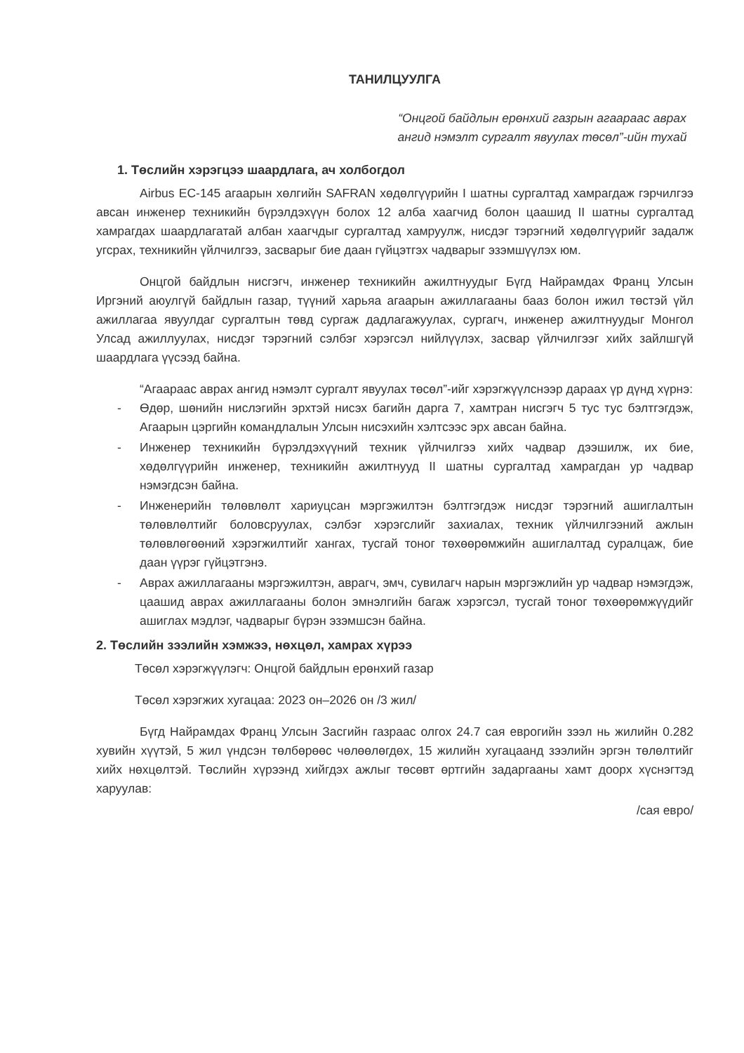ТАНИЛЦУУЛГА
“Онцгой байдлын ерөнхий газрын агаараас аврах ангид нэмэлт сургалт явуулах төсөл”-ийн тухай
1. Төслийн хэрэгцээ шаардлага, ач холбогдол
Airbus EC-145 агаарын хөлгийн SAFRAN хөдөлгүүрийн I шатны сургалтад хамрагдаж гэрчилгээ авсан инженер техникийн бүрэлдэхүүн болох 12 алба хаагчид болон цаашид II шатны сургалтад хамрагдах шаардлагатай албан хаагчдыг сургалтад хамруулж, нисдэг тэрэгний хөдөлгүүрийг задалж угсрах, техникийн үйлчилгээ, засварыг бие даан гүйцэтгэх чадварыг эзэмшүүлэх юм.
Онцгой байдлын нисгэгч, инженер техникийн ажилтнуудыг Бүгд Найрамдах Франц Улсын Иргэний аюулгүй байдлын газар, түүний харьяа агаарын ажиллагааны бааз болон ижил төстэй үйл ажиллагаа явуулдаг сургалтын төвд сургаж дадлагажуулах, сургагч, инженер ажилтнуудыг Монгол Улсад ажиллуулах, нисдэг тэрэгний сэлбэг хэрэгсэл нийлүүлэх, засвар үйлчилгээг хийх зайлшгүй шаардлага үүсээд байна.
“Агаараас аврах ангид нэмэлт сургалт явуулах төсөл”-ийг хэрэгжүүлснээр дараах үр дүнд хүрнэ:
- Өдөр, шөнийн нислэгийн эрхтэй нисэх багийн дарга 7, хамтран нисгэгч 5 тус тус бэлтгэгдэж, Агаарын цэргийн командлалын Улсын нисэхийн хэлтсээс эрх авсан байна.
- Инженер техникийн бүрэлдэхүүний техник үйлчилгээ хийх чадвар дээшилж, их бие, хөдөлгүүрийн инженер, техникийн ажилтнууд II шатны сургалтад хамрагдан ур чадвар нэмэгдсэн байна.
- Инженерийн төлөвлөлт хариуцсан мэргэжилтэн бэлтгэгдэж нисдэг тэрэгний ашиглалтын төлөвлөлтийг боловсруулах, сэлбэг хэрэгслийг захиалах, техник үйлчилгээний ажлын төлөвлөгөөний хэрэгжилтийг хангах, тусгай тоног төхөөрөмжийн ашиглалтад суралцаж, бие даан үүрэг гүйцэтгэнэ.
- Аврах ажиллагааны мэргэжилтэн, аврагч, эмч, сувилагч нарын мэргэжлийн ур чадвар нэмэгдэж, цаашид аврах ажиллагааны болон эмнэлгийн багаж хэрэгсэл, тусгай тоног төхөөрөмжүүдийг ашиглах мэдлэг, чадварыг бүрэн эзэмшсэн байна.
2. Төслийн зээлийн хэмжээ, нөхцөл, хамрах хүрээ
Төсөл хэрэгжүүлэгч: Онцгой байдлын ерөнхий газар
Төсөл хэрэгжих хугацаа: 2023 он–2026 он /3 жил/
Бүгд Найрамдах Франц Улсын Засгийн газраас олгох 24.7 сая еврогийн зээл нь жилийн 0.282 хувийн хүүтэй, 5 жил үндсэн төлбөрөөс чөлөөлөгдөх, 15 жилийн хугацаанд зээлийн эргэн төлөлтийг хийх нөхцөлтэй. Төслийн хүрээнд хийгдэх ажлыг төсөвт өртгийн задаргааны хамт доорх хүснэгтэд харуулав:
/сая евро/